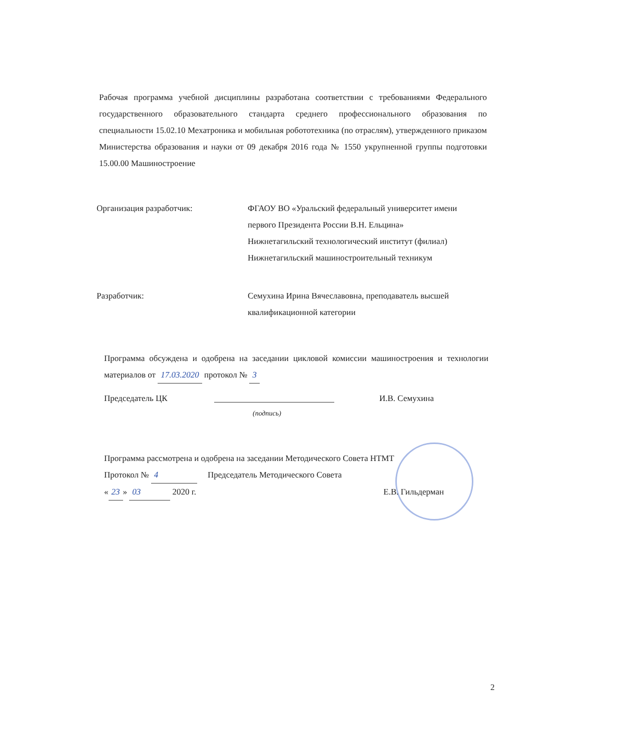Рабочая программа учебной дисциплины разработана соответствии с требованиями Федерального государственного образовательного стандарта среднего профессионального образования по специальности 15.02.10 Мехатроника и мобильная робототехника (по отраслям), утвержденного приказом Министерства образования и науки от 09 декабря 2016 года № 1550 укрупненной группы подготовки 15.00.00 Машиностроение
Организация разработчик: ФГАОУ ВО «Уральский федеральный университет имени первого Президента России В.Н. Ельцина»
Нижнетагильский технологический институт (филиал)
Нижнетагильский машиностроительный техникум
Разработчик: Семухина Ирина Вячеславовна, преподаватель высшей квалификационной категории
Программа обсуждена и одобрена на заседании цикловой комиссии машиностроения и технологии материалов от 17.03.2020 протокол № 3
Председатель ЦК И.В. Семухина
(подпись)
Программа рассмотрена и одобрена на заседании Методического Совета НТМТ
Протокол № 4 Председатель Методического Совета
« 23 » 03 2020 г. Е.В. Гильдерман
2